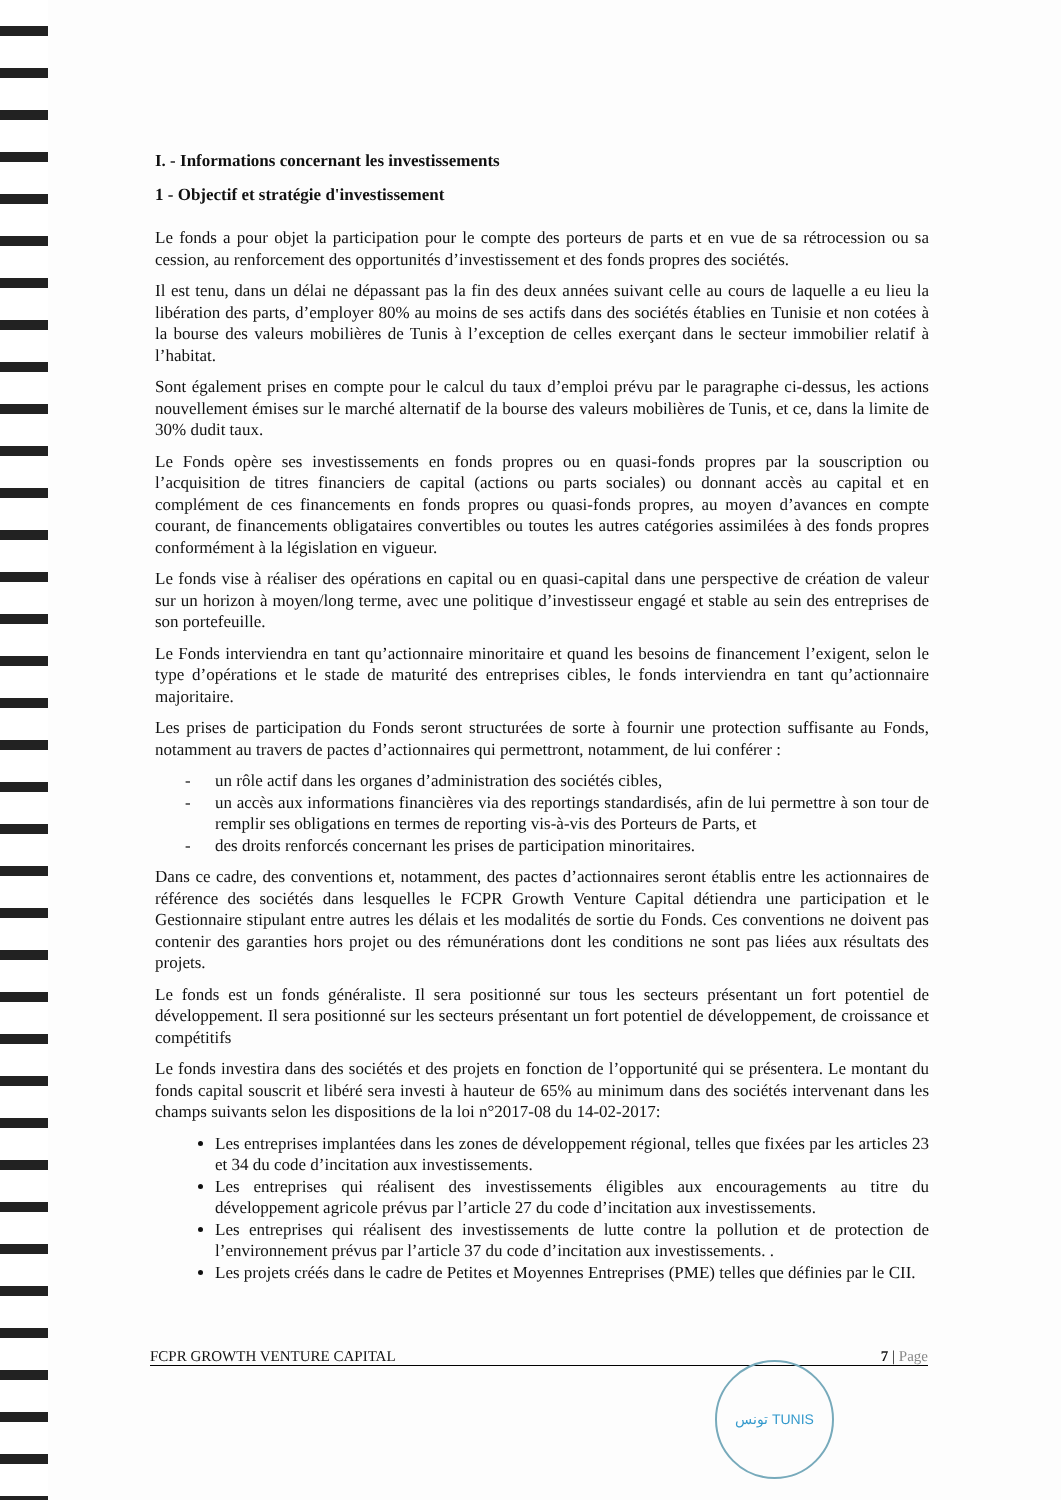I. - Informations concernant les investissements
1 - Objectif et stratégie d'investissement
Le fonds a pour objet la participation pour le compte des porteurs de parts et en vue de sa rétrocession ou sa cession, au renforcement des opportunités d’investissement et des fonds propres des sociétés.
Il est tenu, dans un délai ne dépassant pas la fin des deux années suivant celle au cours de laquelle a eu lieu la libération des parts, d’employer 80% au moins de ses actifs dans des sociétés établies en Tunisie et non cotées à la bourse des valeurs mobilières de Tunis à l’exception de celles exerçant dans le secteur immobilier relatif à l’habitat.
Sont également prises en compte pour le calcul du taux d’emploi prévu par le paragraphe ci-dessus, les actions nouvellement émises sur le marché alternatif de la bourse des valeurs mobilières de Tunis, et ce, dans la limite de 30% dudit taux.
Le Fonds opère ses investissements en fonds propres ou en quasi-fonds propres par la souscription ou l’acquisition de titres financiers de capital (actions ou parts sociales) ou donnant accès au capital et en complément de ces financements en fonds propres ou quasi-fonds propres, au moyen d’avances en compte courant, de financements obligataires convertibles ou toutes les autres catégories assimilées à des fonds propres conformément à la législation en vigueur.
Le fonds vise à réaliser des opérations en capital ou en quasi-capital dans une perspective de création de valeur sur un horizon à moyen/long terme, avec une politique d’investisseur engagé et stable au sein des entreprises de son portefeuille.
Le Fonds interviendra en tant qu’actionnaire minoritaire et quand les besoins de financement l’exigent, selon le type d’opérations et le stade de maturité des entreprises cibles, le fonds interviendra en tant qu’actionnaire majoritaire.
Les prises de participation du Fonds seront structurées de sorte à fournir une protection suffisante au Fonds, notamment au travers de pactes d’actionnaires qui permettront, notamment, de lui conférer :
- un rôle actif dans les organes d’administration des sociétés cibles,
- un accès aux informations financières via des reportings standardisés, afin de lui permettre à son tour de remplir ses obligations en termes de reporting vis-à-vis des Porteurs de Parts, et
- des droits renforcés concernant les prises de participation minoritaires.
Dans ce cadre, des conventions et, notamment, des pactes d’actionnaires seront établis entre les actionnaires de référence des sociétés dans lesquelles le FCPR Growth Venture Capital détiendra une participation et le Gestionnaire stipulant entre autres les délais et les modalités de sortie du Fonds. Ces conventions ne doivent pas contenir des garanties hors projet ou des rémunérations dont les conditions ne sont pas liées aux résultats des projets.
Le fonds est un fonds généraliste. Il sera positionné sur tous les secteurs présentant un fort potentiel de développement. Il sera positionné sur les secteurs présentant un fort potentiel de développement, de croissance et compétitifs
Le fonds investira dans des sociétés et des projets en fonction de l’opportunité qui se présentera. Le montant du fonds capital souscrit et libéré sera investi à hauteur de 65% au minimum dans des sociétés intervenant dans les champs suivants selon les dispositions de la loi n°2017-08 du 14-02-2017:
Les entreprises implantées dans les zones de développement régional, telles que fixées par les articles 23 et 34 du code d’incitation aux investissements.
Les entreprises qui réalisent des investissements éligibles aux encouragements au titre du développement agricole prévus par l’article 27 du code d’incitation aux investissements.
Les entreprises qui réalisent des investissements de lutte contre la pollution et de protection de l’environnement prévus par l’article 37 du code d’incitation aux investissements. .
Les projets créés dans le cadre de Petites et Moyennes Entreprises (PME) telles que définies par le CII.
FCPR GROWTH VENTURE CAPITAL 7 | Page
تونس TUNIS